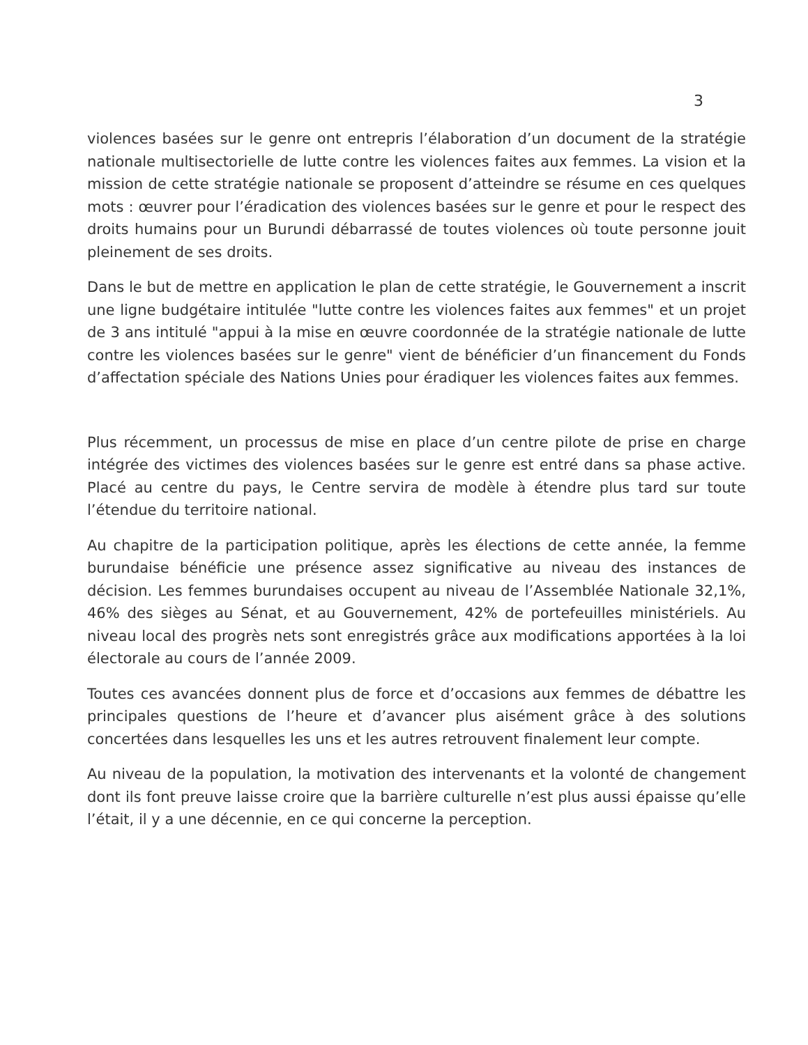3
violences basées sur le genre ont entrepris l’élaboration d’un document de la stratégie nationale multisectorielle de lutte contre les violences faites aux femmes. La vision et la mission de cette stratégie nationale se proposent d’atteindre se résume en ces quelques mots : œuvrer pour l’éradication des violences basées sur le genre et pour le respect des droits humains pour un Burundi débarrassé de toutes violences où toute personne jouit pleinement de ses droits.
Dans le but de mettre en application le plan de cette stratégie, le Gouvernement a inscrit une ligne budgétaire intitulée "lutte contre les violences faites aux femmes" et un projet de 3 ans intitulé "appui à la mise en œuvre coordonnée de la stratégie nationale de lutte contre les violences basées sur le genre" vient de bénéficier d’un financement du Fonds d’affectation spéciale des Nations Unies pour éradiquer les violences faites aux femmes.
Plus récemment, un processus de mise en place d’un centre pilote de prise en charge intégrée des victimes des violences basées sur le genre est entré dans sa phase active. Placé au centre du pays, le Centre servira de modèle à étendre plus tard sur toute l’étendue du territoire national.
Au chapitre de la participation politique, après les élections de cette année, la femme burundaise bénéficie une présence assez significative au niveau des instances de décision. Les femmes burundaises occupent au niveau de l’Assemblée Nationale 32,1%, 46% des sièges au Sénat, et au Gouvernement, 42% de portefeuilles ministériels. Au niveau local des progrès nets sont enregistrés grâce aux modifications apportées à la loi électorale au cours de l’année 2009.
Toutes ces avancées donnent plus de force et d’occasions aux femmes de débattre les principales questions de l’heure et d’avancer plus aisément grâce à des solutions concertées dans lesquelles les uns et les autres retrouvent finalement leur compte.
Au niveau de la population, la motivation des intervenants et la volonté de changement dont ils font preuve laisse croire que la barrière culturelle n’est plus aussi épaisse qu’elle l’était, il y a une décennie, en ce qui concerne la perception.